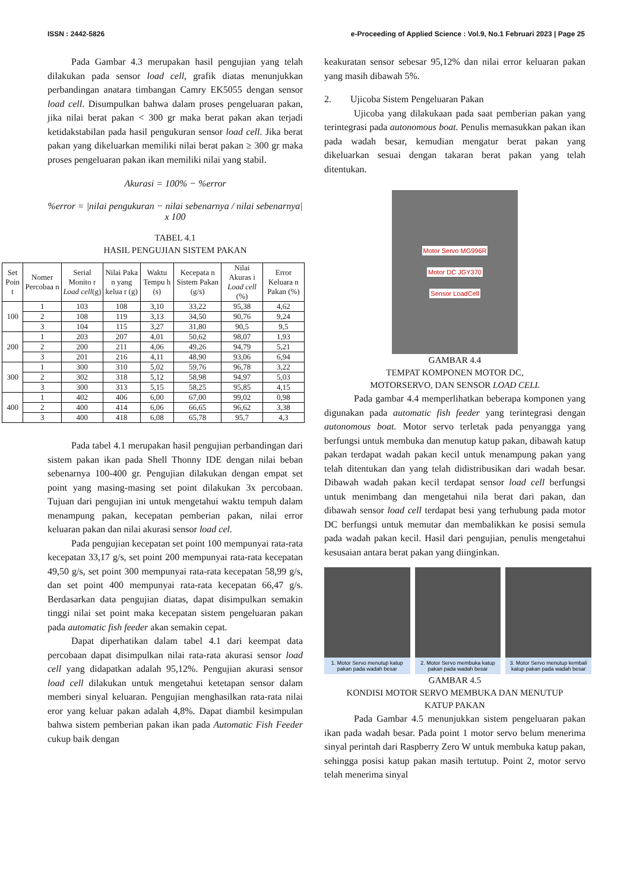ISSN : 2442-5826 e-Proceeding of Applied Science : Vol.9, No.1 Februari 2023 | Page 25
Pada Gambar 4.3 merupakan hasil pengujian yang telah dilakukan pada sensor load cell, grafik diatas menunjukkan perbandingan anatara timbangan Camry EK5055 dengan sensor load cell. Disumpulkan bahwa dalam proses pengeluaran pakan, jika nilai berat pakan < 300 gr maka berat pakan akan terjadi ketidakstabilan pada hasil pengukuran sensor load cell. Jika berat pakan yang dikeluarkan memiliki nilai berat pakan ≥ 300 gr maka proses pengeluaran pakan ikan memiliki nilai yang stabil.
Akurasi = 100% − %error
%error = |nilai pengukuran − nilai sebenarnya / nilai sebenarnya| x 100
TABEL 4.1
HASIL PENGUJIAN SISTEM PAKAN
| Set Poin t | Nomer Percobaa n | Serial Monito r Load cell (g) | Nilai Paka n yang kelua r (g) | Waktu Tempu h (s) | Kecepata n Sistem Pakan (g/s) | Nilai Akuras i Load cell (%) | Error Keluara n Pakan (%) |
| --- | --- | --- | --- | --- | --- | --- | --- |
| 100 | 1 | 103 | 108 | 3,10 | 33,22 | 95,38 | 4,62 |
| | 2 | 108 | 119 | 3,13 | 34,50 | 90,76 | 9,24 |
| | 3 | 104 | 115 | 3,27 | 31,80 | 90,5 | 9,5 |
| 200 | 1 | 203 | 207 | 4,01 | 50,62 | 98,07 | 1,93 |
| | 2 | 200 | 211 | 4,06 | 49,26 | 94,79 | 5,21 |
| | 3 | 201 | 216 | 4,11 | 48,90 | 93,06 | 6,94 |
| 300 | 1 | 300 | 310 | 5,02 | 59,76 | 96,78 | 3,22 |
| | 2 | 302 | 318 | 5,12 | 58,98 | 94,97 | 5,03 |
| | 3 | 300 | 313 | 5,15 | 58,25 | 95,85 | 4,15 |
| 400 | 1 | 402 | 406 | 6,00 | 67,00 | 99,02 | 0,98 |
| | 2 | 400 | 414 | 6,06 | 66,65 | 96,62 | 3,38 |
| | 3 | 400 | 418 | 6,08 | 65,78 | 95,7 | 4,3 |
Pada tabel 4.1 merupakan hasil pengujian perbandingan dari sistem pakan ikan pada Shell Thonny IDE dengan nilai beban sebenarnya 100-400 gr. Pengujian dilakukan dengan empat set point yang masing-masing set point dilakukan 3x percobaan. Tujuan dari pengujian ini untuk mengetahui waktu tempuh dalam menampung pakan, kecepatan pemberian pakan, nilai error keluaran pakan dan nilai akurasi sensor load cel.
Pada pengujian kecepatan set point 100 mempunyai rata-rata kecepatan 33,17 g/s, set point 200 mempunyai rata-rata kecepatan 49,50 g/s, set point 300 mempunyai rata-rata kecepatan 58,99 g/s, dan set point 400 mempunyai rata-rata kecepatan 66,47 g/s. Berdasarkan data pengujian diatas, dapat disimpulkan semakin tinggi nilai set point maka kecepatan sistem pengeluaran pakan pada automatic fish feeder akan semakin cepat.
Dapat diperhatikan dalam tabel 4.1 dari keempat data percobaan dapat disimpulkan nilai rata-rata akurasi sensor load cell yang didapatkan adalah 95,12%. Pengujian akurasi sensor load cell dilakukan untuk mengetahui ketetapan sensor dalam memberi sinyal keluaran. Pengujian menghasilkan rata-rata nilai eror yang keluar pakan adalah 4,8%. Dapat diambil kesimpulan bahwa sistem pemberian pakan ikan pada Automatic Fish Feeder cukup baik dengan
keakuratan sensor sebesar 95,12% dan nilai error keluaran pakan yang masih dibawah 5%.
2. Ujicoba Sistem Pengeluaran Pakan
Ujicoba yang dilakukaan pada saat pemberian pakan yang terintegrasi pada autonomous boat. Penulis memasukkan pakan ikan pada wadah besar, kemudian mengatur berat pakan yang dikeluarkan sesuai dengan takaran berat pakan yang telah ditentukan.
Motor Servo MG996R
Motor DC JGY370
Sensor LoadCell
GAMBAR 4.4
TEMPAT KOMPONEN MOTOR DC,
MOTORSERVO, DAN SENSOR LOAD CELL
Pada gambar 4.4 memperlihatkan beberapa komponen yang digunakan pada automatic fish feeder yang terintegrasi dengan autonomous boat. Motor servo terletak pada penyangga yang berfungsi untuk membuka dan menutup katup pakan, dibawah katup pakan terdapat wadah pakan kecil untuk menampung pakan yang telah ditentukan dan yang telah didistribusikan dari wadah besar. Dibawah wadah pakan kecil terdapat sensor load cell berfungsi untuk menimbang dan mengetahui nila berat dari pakan, dan dibawah sensor load cell terdapat besi yang terhubung pada motor DC berfungsi untuk memutar dan membalikkan ke posisi semula pada wadah pakan kecil. Hasil dari pengujian, penulis mengetahui kesusaian antara berat pakan yang diinginkan.
1. Motor Servo menutup katup pakan pada wadah besar
2. Motor Servo membuka katup pakan pada wadah besar
3. Motor Servo menutup kembali katup pakan pada wadah besar
GAMBAR 4.5
KONDISI MOTOR SERVO MEMBUKA DAN MENUTUP
KATUP PAKAN
Pada Gambar 4.5 menunjukkan sistem pengeluaran pakan ikan pada wadah besar. Pada point 1 motor servo belum menerima sinyal perintah dari Raspberry Zero W untuk membuka katup pakan, sehingga posisi katup pakan masih tertutup. Point 2, motor servo telah menerima sinyal